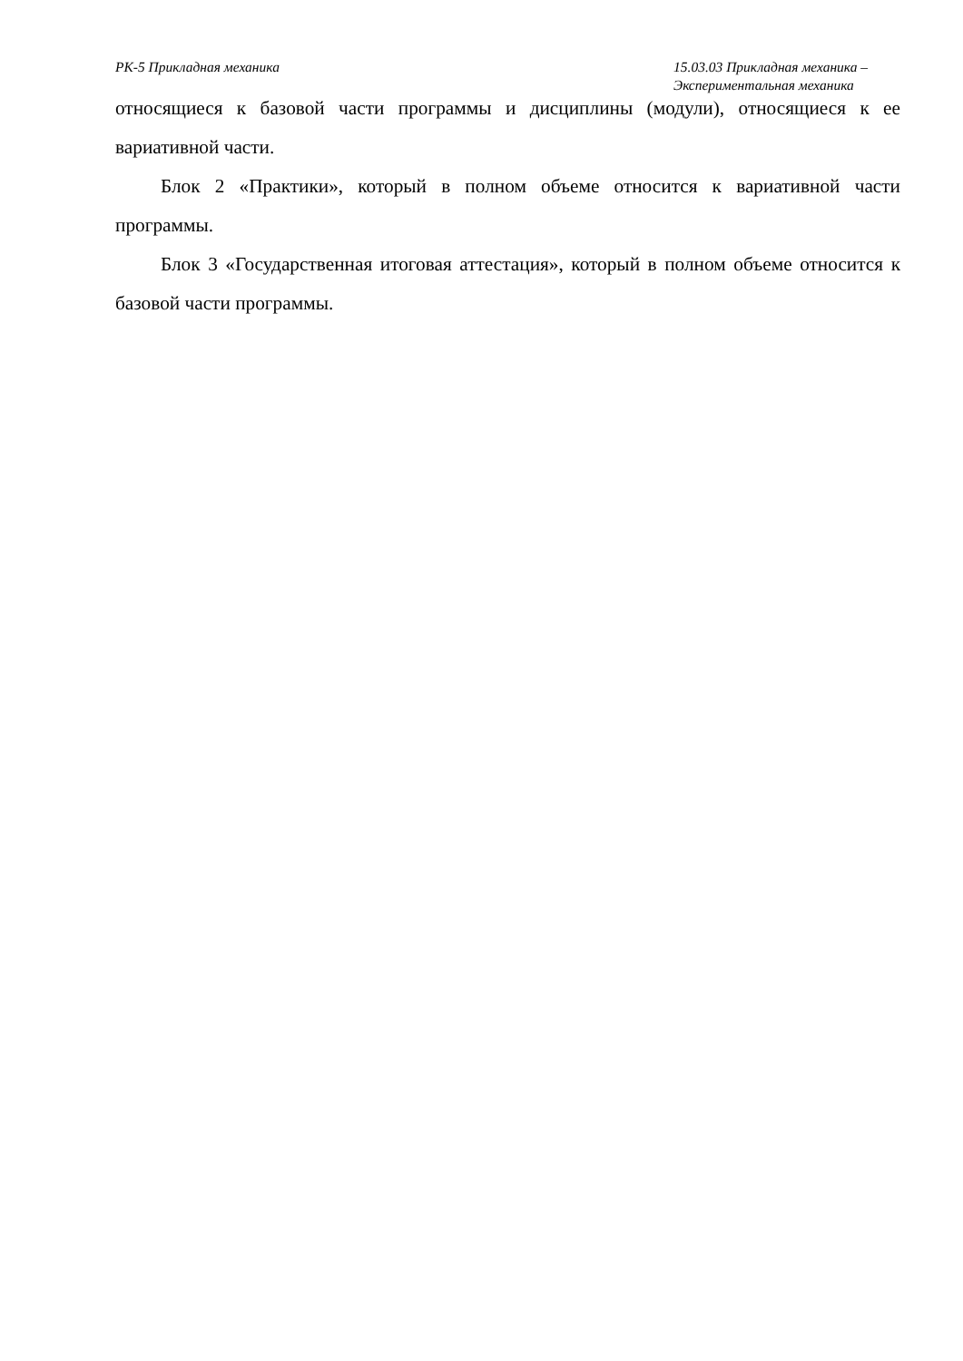РК-5 Прикладная механика 15.03.03 Прикладная механика –
Экспериментальная механика
относящиеся к базовой части программы и дисциплины (модули), относящиеся к ее вариативной части.
Блок 2 «Практики», который в полном объеме относится к вариативной части программы.
Блок 3 «Государственная итоговая аттестация», который в полном объеме относится к базовой части программы.